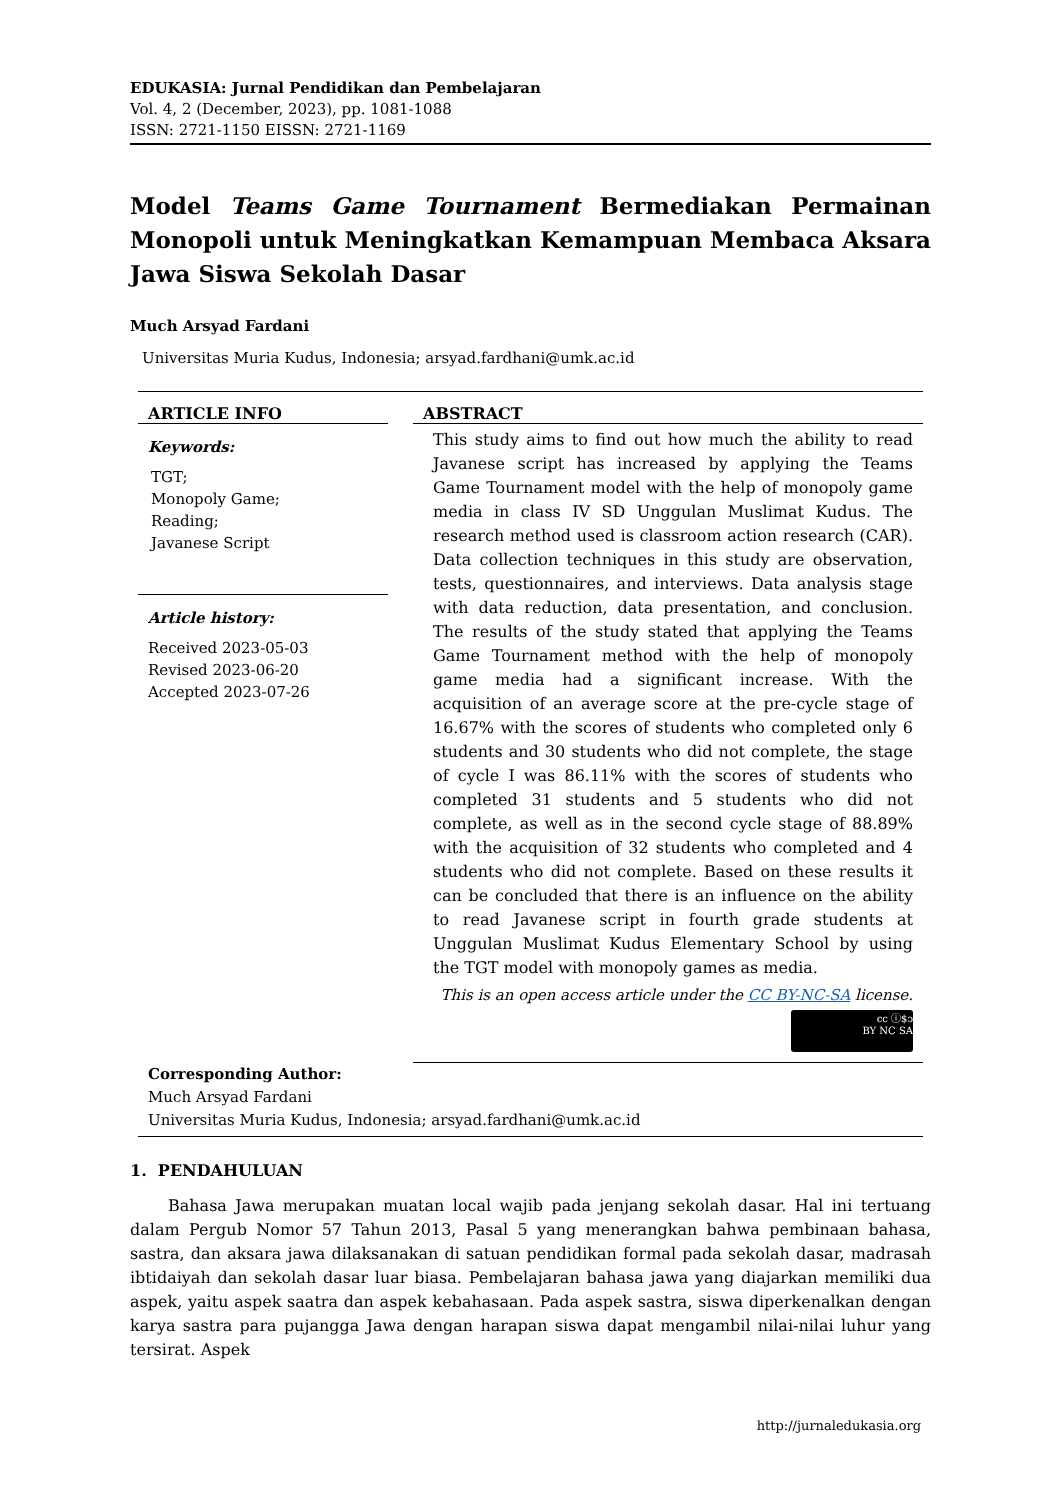EDUKASIA: Jurnal Pendidikan dan Pembelajaran
Vol. 4, 2 (December, 2023), pp. 1081-1088
ISSN: 2721-1150 EISSN: 2721-1169
Model Teams Game Tournament Bermediakan Permainan Monopoli untuk Meningkatkan Kemampuan Membaca Aksara Jawa Siswa Sekolah Dasar
Much Arsyad Fardani
Universitas Muria Kudus, Indonesia; arsyad.fardhani@umk.ac.id
ARTICLE INFO
Keywords:
TGT;
Monopoly Game;
Reading;
Javanese Script
Article history:
Received 2023-05-03
Revised 2023-06-20
Accepted 2023-07-26
ABSTRACT
This study aims to find out how much the ability to read Javanese script has increased by applying the Teams Game Tournament model with the help of monopoly game media in class IV SD Unggulan Muslimat Kudus. The research method used is classroom action research (CAR). Data collection techniques in this study are observation, tests, questionnaires, and interviews. Data analysis stage with data reduction, data presentation, and conclusion. The results of the study stated that applying the Teams Game Tournament method with the help of monopoly game media had a significant increase. With the acquisition of an average score at the pre-cycle stage of 16.67% with the scores of students who completed only 6 students and 30 students who did not complete, the stage of cycle I was 86.11% with the scores of students who completed 31 students and 5 students who did not complete, as well as in the second cycle stage of 88.89% with the acquisition of 32 students who completed and 4 students who did not complete. Based on these results it can be concluded that there is an influence on the ability to read Javanese script in fourth grade students at Unggulan Muslimat Kudus Elementary School by using the TGT model with monopoly games as media.
This is an open access article under the CC BY-NC-SA license.
cc ⓘ$ↄ
BY NC SA
Corresponding Author:
Much Arsyad Fardani
Universitas Muria Kudus, Indonesia; arsyad.fardhani@umk.ac.id
1. PENDAHULUAN
Bahasa Jawa merupakan muatan local wajib pada jenjang sekolah dasar. Hal ini tertuang dalam Pergub Nomor 57 Tahun 2013, Pasal 5 yang menerangkan bahwa pembinaan bahasa, sastra, dan aksara jawa dilaksanakan di satuan pendidikan formal pada sekolah dasar, madrasah ibtidaiyah dan sekolah dasar luar biasa. Pembelajaran bahasa jawa yang diajarkan memiliki dua aspek, yaitu aspek saatra dan aspek kebahasaan. Pada aspek sastra, siswa diperkenalkan dengan karya sastra para pujangga Jawa dengan harapan siswa dapat mengambil nilai-nilai luhur yang tersirat. Aspek
http://jurnaledukasia.org